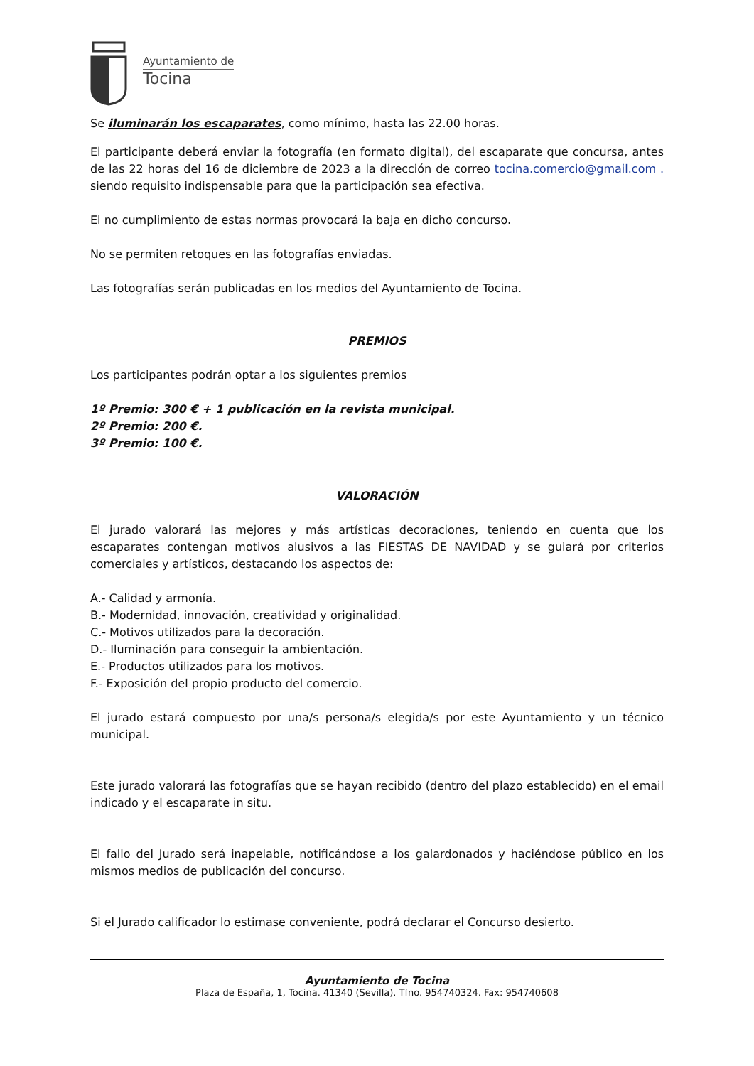Ayuntamiento de
Tocina
Se iluminarán los escaparates, como mínimo, hasta las 22.00 horas.
El participante deberá enviar la fotografía (en formato digital), del escaparate que concursa, antes de las 22 horas del 16 de diciembre de 2023 a la dirección de correo tocina.comercio@gmail.com . siendo requisito indispensable para que la participación sea efectiva.
El no cumplimiento de estas normas provocará la baja en dicho concurso.
No se permiten retoques en las fotografías enviadas.
Las fotografías serán publicadas en los medios del Ayuntamiento de Tocina.
PREMIOS
Los participantes podrán optar a los siguientes premios
1º Premio: 300 € + 1 publicación en la revista municipal.
2º Premio: 200 €.
3º Premio: 100 €.
VALORACIÓN
El jurado valorará las mejores y más artísticas decoraciones, teniendo en cuenta que los escaparates contengan motivos alusivos a las FIESTAS DE NAVIDAD y se guiará por criterios comerciales y artísticos, destacando los aspectos de:
A.- Calidad y armonía.
B.- Modernidad, innovación, creatividad y originalidad.
C.- Motivos utilizados para la decoración.
D.- Iluminación para conseguir la ambientación.
E.- Productos utilizados para los motivos.
F.- Exposición del propio producto del comercio.
El jurado estará compuesto por una/s persona/s elegida/s por este Ayuntamiento y un técnico municipal.
Este jurado valorará las fotografías que se hayan recibido (dentro del plazo establecido) en el email indicado y el escaparate in situ.
El fallo del Jurado será inapelable, notificándose a los galardonados y haciéndose público en los mismos medios de publicación del concurso.
Si el Jurado calificador lo estimase conveniente, podrá declarar el Concurso desierto.
Ayuntamiento de Tocina
Plaza de España, 1, Tocina. 41340 (Sevilla). Tfno. 954740324. Fax: 954740608